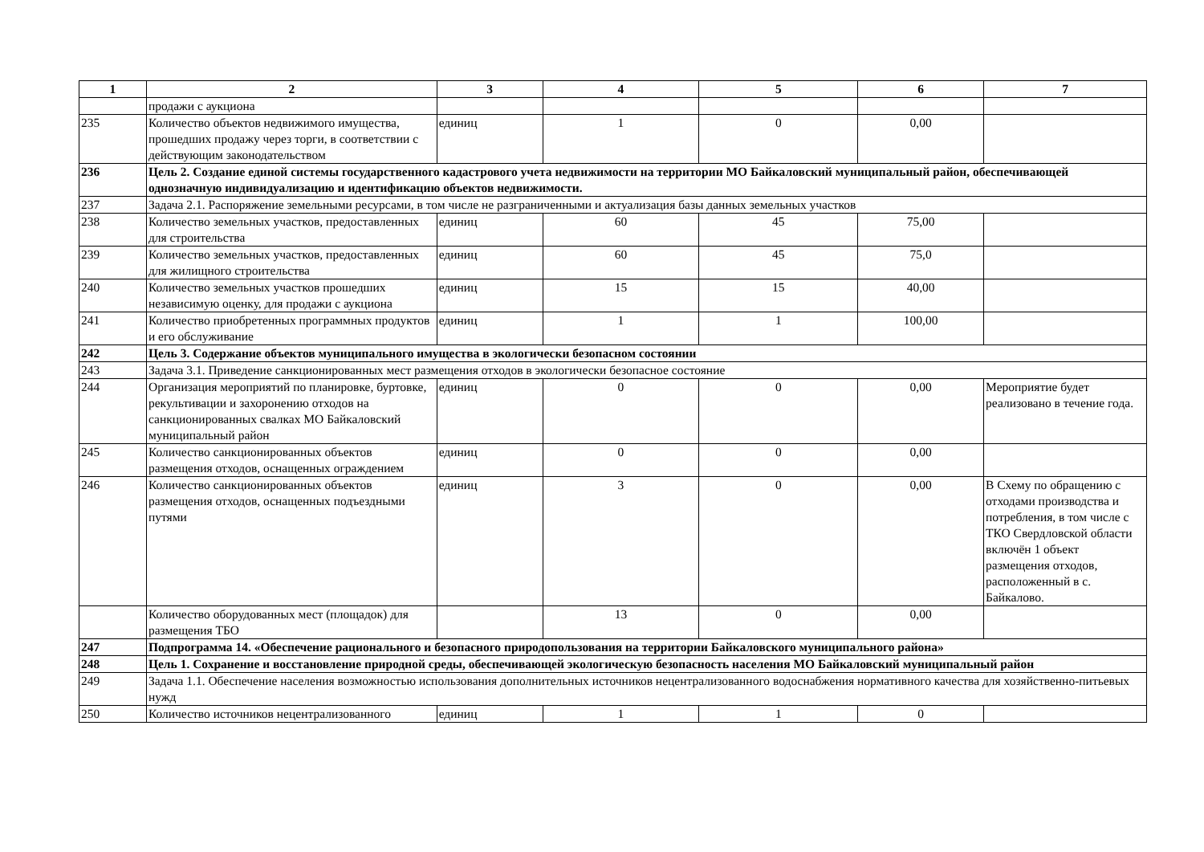| 1 | 2 | 3 | 4 | 5 | 6 | 7 |
| --- | --- | --- | --- | --- | --- | --- |
| | продажи с аукциона | | | | | |
| 235 | Количество объектов недвижимого имущества, прошедших продажу через торги, в соответствии с действующим законодательством | единиц | 1 | 0 | 0,00 | |
| 236 | Цель 2. Создание единой системы государственного кадастрового учета недвижимости на территории МО Байкаловский муниципальный район, обеспечивающей однозначную индивидуализацию и идентификацию объектов недвижимости. | | | | | |
| 237 | Задача 2.1. Распоряжение земельными ресурсами, в том числе не разграниченными и актуализация базы данных земельных участков | | | | | |
| 238 | Количество земельных участков, предоставленных для строительства | единиц | 60 | 45 | 75,00 | |
| 239 | Количество земельных участков, предоставленных для жилищного строительства | единиц | 60 | 45 | 75,0 | |
| 240 | Количество земельных участков прошедших независимую оценку, для продажи с аукциона | единиц | 15 | 15 | 40,00 | |
| 241 | Количество приобретенных программных продуктов и его обслуживание | единиц | 1 | 1 | 100,00 | |
| 242 | Цель 3. Содержание объектов муниципального имущества в экологически безопасном состоянии | | | | | |
| 243 | Задача 3.1. Приведение санкционированных мест размещения отходов в экологически безопасное состояние | | | | | |
| 244 | Организация мероприятий по планировке, буртовке, рекультивации и захоронению отходов на санкционированных свалках МО Байкаловский муниципальный район | единиц | 0 | 0 | 0,00 | Мероприятие будет реализовано в течение года. |
| 245 | Количество санкционированных объектов размещения отходов, оснащенных ограждением | единиц | 0 | 0 | 0,00 | |
| 246 | Количество санкционированных объектов размещения отходов, оснащенных подъездными путями | единиц | 3 | 0 | 0,00 | В Схему по обращению с отходами производства и потребления, в том числе с ТКО Свердловской области включён 1 объект размещения отходов, расположенный в с. Байкалово. |
| | Количество оборудованных мест (площадок) для размещения ТБО | | 13 | 0 | 0,00 | |
| 247 | Подпрограмма 14. «Обеспечение рационального и безопасного природопользования на территории Байкаловского муниципального района» | | | | | |
| 248 | Цель 1. Сохранение и восстановление природной среды, обеспечивающей экологическую безопасность населения МО Байкаловский муниципальный район | | | | | |
| 249 | Задача 1.1. Обеспечение населения возможностью использования дополнительных источников нецентрализованного водоснабжения нормативного качества для хозяйственно-питьевых нужд | | | | | |
| 250 | Количество источников нецентрализованного | единиц | 1 | 1 | 0 | |